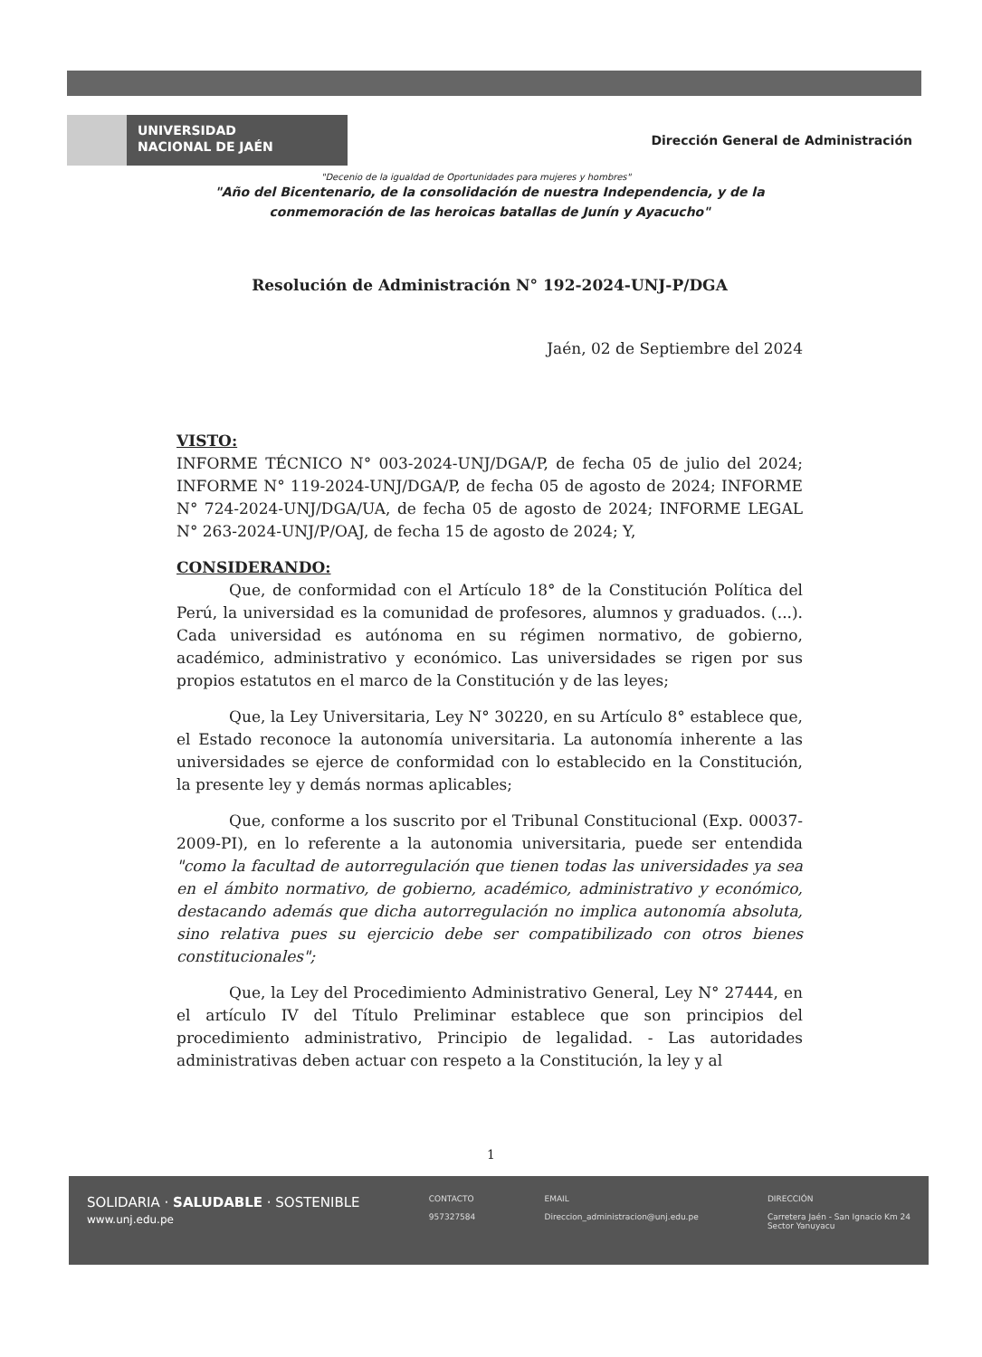UNIVERSIDAD
NACIONAL DE JAÉN
Dirección General de Administración
"Decenio de la igualdad de Oportunidades para mujeres y hombres"
"Año del Bicentenario, de la consolidación de nuestra Independencia, y de la conmemoración de las heroicas batallas de Junín y Ayacucho"
Resolución de Administración N° 192-2024-UNJ-P/DGA
Jaén, 02 de Septiembre del 2024
VISTO:
INFORME TÉCNICO N° 003-2024-UNJ/DGA/P, de fecha 05 de julio del 2024; INFORME N° 119-2024-UNJ/DGA/P, de fecha 05 de agosto de 2024; INFORME N° 724-2024-UNJ/DGA/UA, de fecha 05 de agosto de 2024; INFORME LEGAL N° 263-2024-UNJ/P/OAJ, de fecha 15 de agosto de 2024; Y,
CONSIDERANDO:
Que, de conformidad con el Artículo 18° de la Constitución Política del Perú, la universidad es la comunidad de profesores, alumnos y graduados. (...). Cada universidad es autónoma en su régimen normativo, de gobierno, académico, administrativo y económico. Las universidades se rigen por sus propios estatutos en el marco de la Constitución y de las leyes;
Que, la Ley Universitaria, Ley N° 30220, en su Artículo 8° establece que, el Estado reconoce la autonomía universitaria. La autonomía inherente a las universidades se ejerce de conformidad con lo establecido en la Constitución, la presente ley y demás normas aplicables;
Que, conforme a los suscrito por el Tribunal Constitucional (Exp. 00037-2009-PI), en lo referente a la autonomia universitaria, puede ser entendida "como la facultad de autorregulación que tienen todas las universidades ya sea en el ámbito normativo, de gobierno, académico, administrativo y económico, destacando además que dicha autorregulación no implica autonomía absoluta, sino relativa pues su ejercicio debe ser compatibilizado con otros bienes constitucionales";
Que, la Ley del Procedimiento Administrativo General, Ley N° 27444, en el artículo IV del Título Preliminar establece que son principios del procedimiento administrativo, Principio de legalidad. - Las autoridades administrativas deben actuar con respeto a la Constitución, la ley y al
1
SOLIDARIA · SALUDABLE · SOSTENIBLE
www.unj.edu.pe
CONTACTO
957327584
EMAIL
Direccion_administracion@unj.edu.pe
DIRECCIÓN
Carretera Jaén - San Ignacio Km 24
Sector Yanuyacu